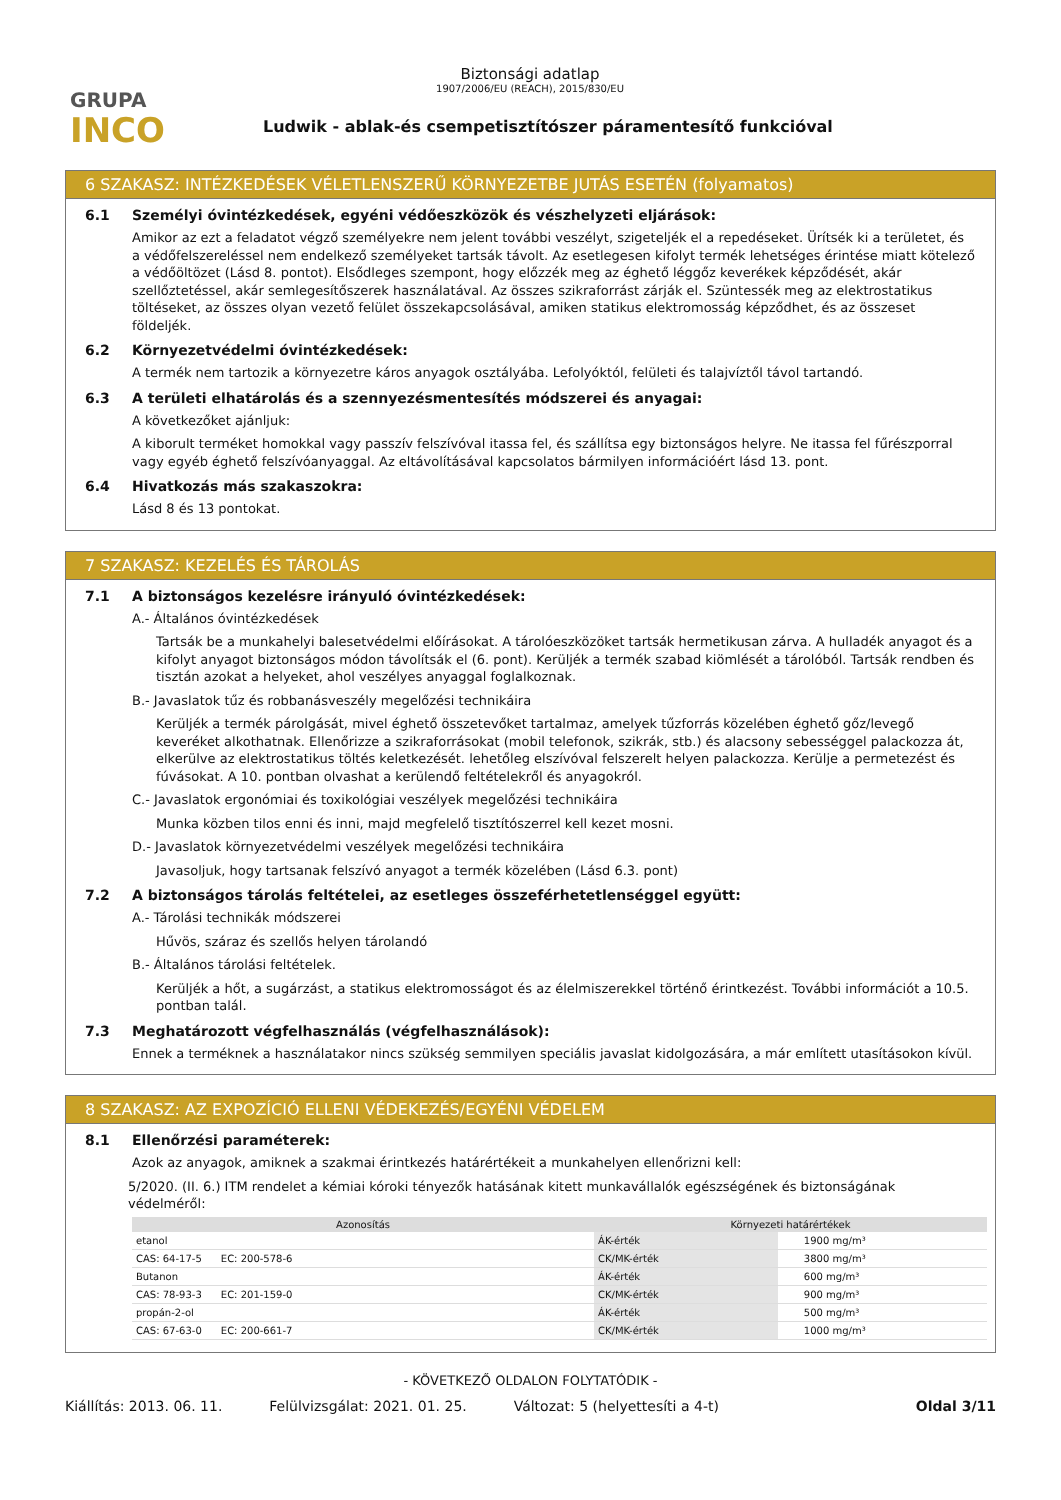GRUPA
INCO
Biztonsági adatlap
1907/2006/EU (REACH), 2015/830/EU
Ludwik - ablak-és csempetisztítószer páramentesítő funkcióval
6 SZAKASZ: INTÉZKEDÉSEK VÉLETLENSZERŰ KÖRNYEZETBE JUTÁS ESETÉN (folyamatos)
6.1 Személyi óvintézkedések, egyéni védőeszközök és vészhelyzeti eljárások:
Amikor az ezt a feladatot végző személyekre nem jelent további veszélyt, szigeteljék el a repedéseket. Ürítsék ki a területet, és a védőfelszereléssel nem endelkező személyeket tartsák távolt. Az esetlegesen kifolyt termék lehetséges érintése miatt kötelező a védőöltözet (Lásd 8. pontot). Elsődleges szempont, hogy előzzék meg az éghető léggőz keverékek képződését, akár szellőztetéssel, akár semlegesítőszerek használatával. Az összes szikraforrást zárják el. Szüntessék meg az elektrostatikus töltéseket, az összes olyan vezető felület összekapcsolásával, amiken statikus elektromosság képződhet, és az összeset földeljék.
6.2 Környezetvédelmi óvintézkedések:
A termék nem tartozik a környezetre káros anyagok osztályába. Lefolyóktól, felületi és talajvíztől távol tartandó.
6.3 A területi elhatárolás és a szennyezésmentesítés módszerei és anyagai:
A következőket ajánljuk:
A kiborult terméket homokkal vagy passzív felszívóval itassa fel, és szállítsa egy biztonságos helyre. Ne itassa fel fűrészporral vagy egyéb éghető felszívóanyaggal. Az eltávolításával kapcsolatos bármilyen információért lásd 13. pont.
6.4 Hivatkozás más szakaszokra:
Lásd 8 és 13 pontokat.
7 SZAKASZ: KEZELÉS ÉS TÁROLÁS
7.1 A biztonságos kezelésre irányuló óvintézkedések:
A.- Általános óvintézkedések
Tartsák be a munkahelyi balesetvédelmi előírásokat. A tárolóeszközöket tartsák hermetikusan zárva. A hulladék anyagot és a kifolyt anyagot biztonságos módon távolítsák el (6. pont). Kerüljék a termék szabad kiömlését a tárolóból. Tartsák rendben és tisztán azokat a helyeket, ahol veszélyes anyaggal foglalkoznak.
B.- Javaslatok tűz és robbanásveszély megelőzési technikáira
Kerüljék a termék párolgását, mivel éghető összetevőket tartalmaz, amelyek tűzforrás közelében éghető gőz/levegő keveréket alkothatnak. Ellenőrizze a szikraforrásokat (mobil telefonok, szikrák, stb.) és alacsony sebességgel palackozza át, elkerülve az elektrostatikus töltés keletkezését. lehetőleg elszívóval felszerelt helyen palackozza. Kerülje a permetezést és fúvásokat. A 10. pontban olvashat a kerülendő feltételekről és anyagokról.
C.- Javaslatok ergonómiai és toxikológiai veszélyek megelőzési technikáira
Munka közben tilos enni és inni, majd megfelelő tisztítószerrel kell kezet mosni.
D.- Javaslatok környezetvédelmi veszélyek megelőzési technikáira
Javasoljuk, hogy tartsanak felszívó anyagot a termék közelében (Lásd 6.3. pont)
7.2 A biztonságos tárolás feltételei, az esetleges összeférhetetlenséggel együtt:
A.- Tárolási technikák módszerei
Hűvös, száraz és szellős helyen tárolandó
B.- Általános tárolási feltételek.
Kerüljék a hőt, a sugárzást, a statikus elektromosságot és az élelmiszerekkel történő érintkezést. További információt a 10.5. pontban talál.
7.3 Meghatározott végfelhasználás (végfelhasználások):
Ennek a terméknek a használatakor nincs szükség semmilyen speciális javaslat kidolgozására, a már említett utasításokon kívül.
8 SZAKASZ: AZ EXPOZÍCIÓ ELLENI VÉDEKEZÉS/EGYÉNI VÉDELEM
8.1 Ellenőrzési paraméterek:
Azok az anyagok, amiknek a szakmai érintkezés határértékeit a munkahelyen ellenőrizni kell:
5/2020. (II. 6.) ITM rendelet a kémiai kóroki tényezők hatásának kitett munkavállalók egészségének és biztonságának védelméről:
| Azonosítás | | Környezeti határértékek | | |
| --- | --- | --- | --- | --- |
| etanol | | ÁK-érték | | 1900 mg/m³ |
| CAS: 64-17-5 EC: 200-578-6 | | CK/MK-érték | | 3800 mg/m³ |
| Butanon | | ÁK-érték | | 600 mg/m³ |
| CAS: 78-93-3 EC: 201-159-0 | | CK/MK-érték | | 900 mg/m³ |
| propán-2-ol | | ÁK-érték | | 500 mg/m³ |
| CAS: 67-63-0 EC: 200-661-7 | | CK/MK-érték | | 1000 mg/m³ |
- KÖVETKEZŐ OLDALON FOLYTATÓDIK -
Kiállítás: 2013. 06. 11. Felülvizsgálat: 2021. 01. 25. Változat: 5 (helyettesíti a 4-t) Oldal 3/11